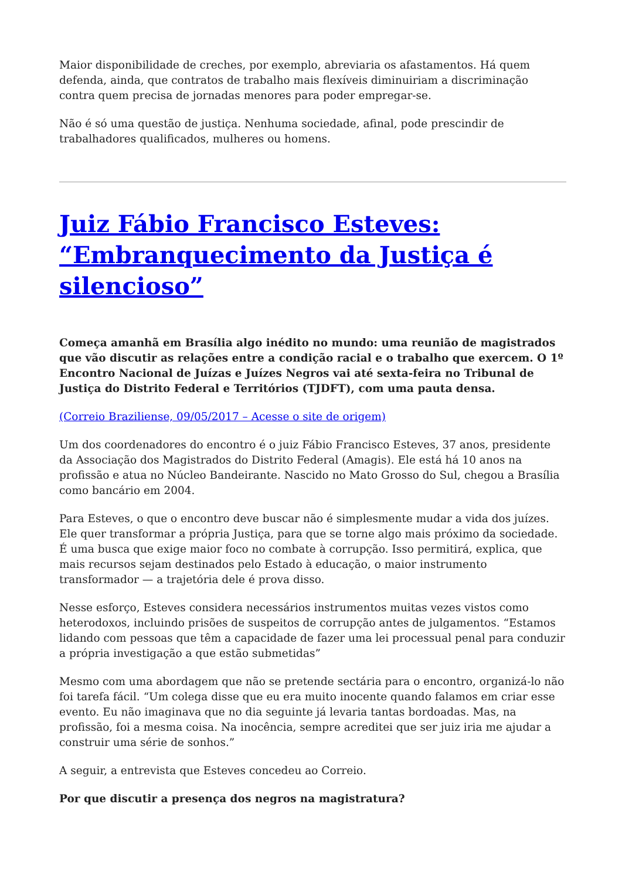Maior disponibilidade de creches, por exemplo, abreviaria os afastamentos. Há quem defenda, ainda, que contratos de trabalho mais flexíveis diminuiriam a discriminação contra quem precisa de jornadas menores para poder empregar-se.
Não é só uma questão de justiça. Nenhuma sociedade, afinal, pode prescindir de trabalhadores qualificados, mulheres ou homens.
Juiz Fábio Francisco Esteves: “Embranquecimento da Justiça é silencioso”
Começa amanhã em Brasília algo inédito no mundo: uma reunião de magistrados que vão discutir as relações entre a condição racial e o trabalho que exercem. O 1º Encontro Nacional de Juízas e Juízes Negros vai até sexta-feira no Tribunal de Justiça do Distrito Federal e Territórios (TJDFT), com uma pauta densa.
(Correio Braziliense, 09/05/2017 – Acesse o site de origem)
Um dos coordenadores do encontro é o juiz Fábio Francisco Esteves, 37 anos, presidente da Associação dos Magistrados do Distrito Federal (Amagis). Ele está há 10 anos na profissão e atua no Núcleo Bandeirante. Nascido no Mato Grosso do Sul, chegou a Brasília como bancário em 2004.
Para Esteves, o que o encontro deve buscar não é simplesmente mudar a vida dos juízes. Ele quer transformar a própria Justiça, para que se torne algo mais próximo da sociedade. É uma busca que exige maior foco no combate à corrupção. Isso permitirá, explica, que mais recursos sejam destinados pelo Estado à educação, o maior instrumento transformador — a trajetória dele é prova disso.
Nesse esforço, Esteves considera necessários instrumentos muitas vezes vistos como heterodoxos, incluindo prisões de suspeitos de corrupção antes de julgamentos. “Estamos lidando com pessoas que têm a capacidade de fazer uma lei processual penal para conduzir a própria investigação a que estão submetidas”
Mesmo com uma abordagem que não se pretende sectária para o encontro, organizá-lo não foi tarefa fácil. “Um colega disse que eu era muito inocente quando falamos em criar esse evento. Eu não imaginava que no dia seguinte já levaria tantas bordoadas. Mas, na profissão, foi a mesma coisa. Na inocência, sempre acreditei que ser juiz iria me ajudar a construir uma série de sonhos.”
A seguir, a entrevista que Esteves concedeu ao Correio.
Por que discutir a presença dos negros na magistratura?